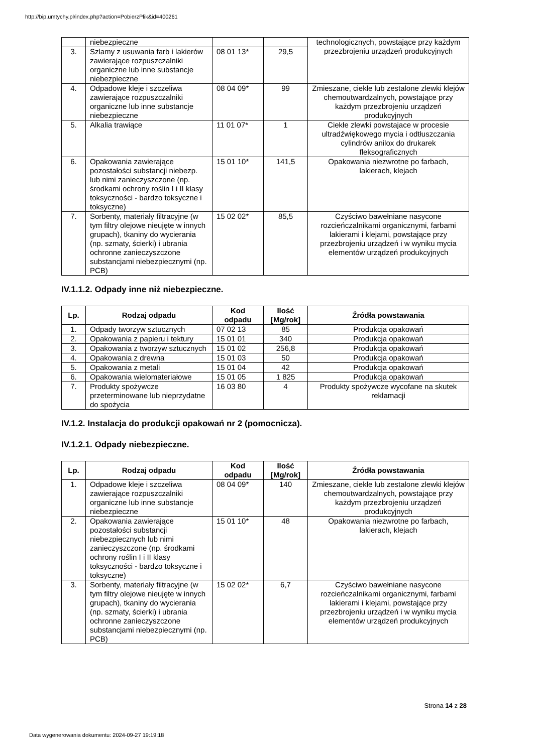http://bip.umtychy.pl/index.php?action=PobierzPlik&id=400261
| | niebezpieczne | | | technologicznych, powstające przy każdym przezbrojeniu urządzeń produkcyjnych |
| 3. | Szlamy z usuwania farb i lakierów zawierające rozpuszczalniki organiczne lub inne substancje niebezpieczne | 08 01 13* | 29,5 | |
| 4. | Odpadowe kleje i szczeliwa zawierające rozpuszczalniki organiczne lub inne substancje niebezpieczne | 08 04 09* | 99 | Zmieszane, ciekłe lub zestalone zlewki klejów chemoutwardzalnych, powstające przy każdym przezbrojeniu urządzeń produkcyjnych |
| 5. | Alkalia trawiące | 11 01 07* | 1 | Ciekłe zlewki powstajace w procesie ultradźwiękowego mycia i odtłuszczania cylindrów anilox do drukarek fleksograficznych |
| 6. | Opakowania zawierające pozostałości substancji niebezp. lub nimi zanieczyszczone (np. środkami ochrony roślin I i II klasy toksyczności - bardzo toksyczne i toksyczne) | 15 01 10* | 141,5 | Opakowania niezwrotne po farbach, lakierach, klejach |
| 7. | Sorbenty, materiały filtracyjne (w tym filtry olejowe nieujęte w innych grupach), tkaniny do wycierania (np. szmaty, ścierki) i ubrania ochronne zanieczyszczone substancjami niebezpiecznymi (np. PCB) | 15 02 02* | 85,5 | Czyściwo bawełniane nasycone rozcieńczalnikami organicznymi, farbami lakierami i klejami, powstające przy przezbrojeniu urządzeń i w wyniku mycia elementów urządzeń produkcyjnych |
IV.1.1.2. Odpady inne niż niebezpieczne.
| Lp. | Rodzaj odpadu | Kod odpadu | Ilość [Mg/rok] | Źródła powstawania |
| --- | --- | --- | --- | --- |
| 1. | Odpady tworzyw sztucznych | 07 02 13 | 85 | Produkcja opakowań |
| 2. | Opakowania z papieru i tektury | 15 01 01 | 340 | Produkcja opakowań |
| 3. | Opakowania z tworzyw sztucznych | 15 01 02 | 256,8 | Produkcja opakowań |
| 4. | Opakowania z drewna | 15 01 03 | 50 | Produkcja opakowań |
| 5. | Opakowania z metali | 15 01 04 | 42 | Produkcja opakowań |
| 6. | Opakowania wielomateriałowe | 15 01 05 | 1 825 | Produkcja opakowań |
| 7. | Produkty spożywcze przeterminowane lub nieprzydatne do spożycia | 16 03 80 | 4 | Produkty spożywcze wycofane na skutek reklamacji |
IV.1.2. Instalacja do produkcji opakowań nr 2 (pomocnicza).
IV.1.2.1. Odpady niebezpieczne.
| Lp. | Rodzaj odpadu | Kod odpadu | Ilość [Mg/rok] | Źródła powstawania |
| --- | --- | --- | --- | --- |
| 1. | Odpadowe kleje i szczeliwa zawierające rozpuszczalniki organiczne lub inne substancje niebezpieczne | 08 04 09* | 140 | Zmieszane, ciekłe lub zestalone zlewki klejów chemoutwardzalnych, powstające przy każdym przezbrojeniu urządzeń produkcyjnych |
| 2. | Opakowania zawierające pozostałości substancji niebezpiecznych lub nimi zanieczyszczone (np. środkami ochrony roślin I i II klasy toksyczności - bardzo toksyczne i toksyczne) | 15 01 10* | 48 | Opakowania niezwrotne po farbach, lakierach, klejach |
| 3. | Sorbenty, materiały filtracyjne (w tym filtry olejowe nieujęte w innych grupach), tkaniny do wycierania (np. szmaty, ścierki) i ubrania ochronne zanieczyszczone substancjami niebezpiecznymi (np. PCB) | 15 02 02* | 6,7 | Czyściwo bawełniane nasycone rozcieńczalnikami organicznymi, farbami lakierami i klejami, powstające przy przezbrojeniu urządzeń i w wyniku mycia elementów urządzeń produkcyjnych |
Strona 14 z 28
Data wygenerowania dokumentu: 2024-09-27 19:19:18